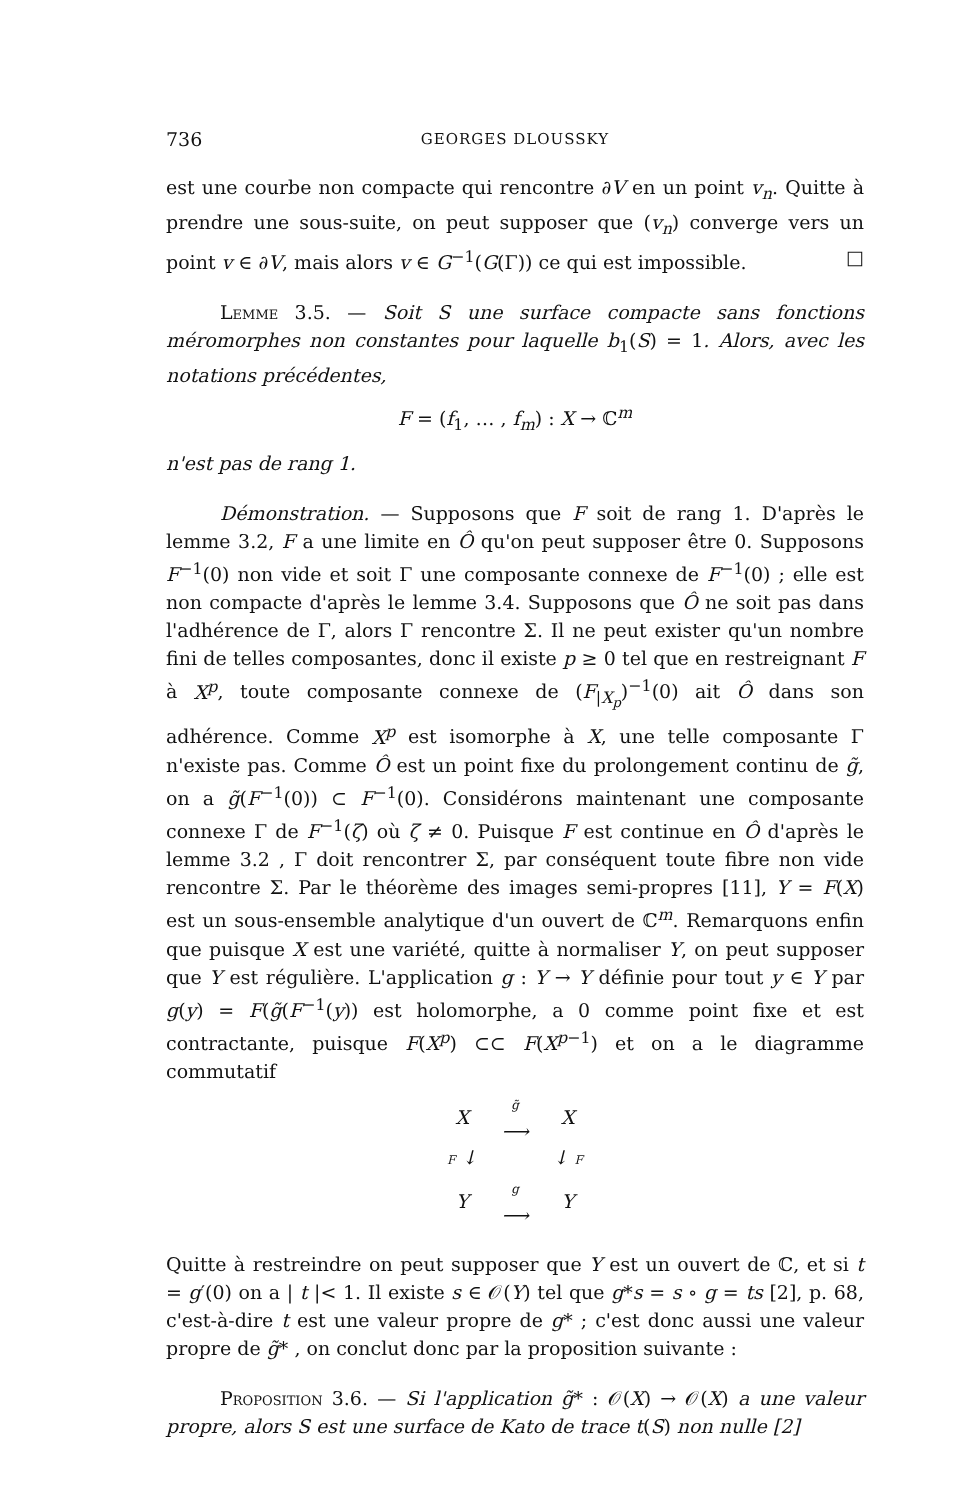736 GEORGES DLOUSSKY
est une courbe non compacte qui rencontre ∂V en un point v<sub>n</sub>. Quitte à prendre une sous-suite, on peut supposer que (v<sub>n</sub>) converge vers un point v ∈ ∂V, mais alors v ∈ G<sup>−1</sup>(G(Γ)) ce qui est impossible. □
Lemme 3.5. — Soit S une surface compacte sans fonctions méromorphes non constantes pour laquelle b<sub>1</sub>(S) = 1. Alors, avec les notations précédentes,
F = (f<sub>1</sub>, … , f<sub>m</sub>) : X → ℂ<sup>m</sup>
n'est pas de rang 1.
Démonstration. — Supposons que F soit de rang 1. D'après le lemme 3.2, F a une limite en Ô qu'on peut supposer être 0. Supposons F<sup>−1</sup>(0) non vide et soit Γ une composante connexe de F<sup>−1</sup>(0) ; elle est non compacte d'après le lemme 3.4. Supposons que Ô ne soit pas dans l'adhérence de Γ, alors Γ rencontre Σ. Il ne peut exister qu'un nombre fini de telles composantes, donc il existe p ≥ 0 tel que en restreignant F à X<sup>p</sup>, toute composante connexe de (F<sub>|X<sub>p</sub></sub>)<sup>−1</sup>(0) ait Ô dans son adhérence. Comme X<sup>p</sup> est isomorphe à X, une telle composante Γ n'existe pas. Comme Ô est un point fixe du prolongement continu de g̃, on a g̃(F<sup>−1</sup>(0)) ⊂ F<sup>−1</sup>(0). Considérons maintenant une composante connexe Γ de F<sup>−1</sup>(ζ) où ζ ≠ 0. Puisque F est continue en Ô d'après le lemme 3.2 , Γ doit rencontrer Σ, par conséquent toute fibre non vide rencontre Σ. Par le théorème des images semi-propres [11], Y = F(X) est un sous-ensemble analytique d'un ouvert de ℂ<sup>m</sup>. Remarquons enfin que puisque X est une variété, quitte à normaliser Y, on peut supposer que Y est régulière. L'application g : Y → Y définie pour tout y ∈ Y par g(y) = F(g̃(F<sup>−1</sup>(y)) est holomorphe, a 0 comme point fixe et est contractante, puisque F(X<sup>p</sup>) ⊂⊂ F(X<sup>p−1</sup>) et on a le diagramme commutatif
| X | g̃ ⟶ | X |
| F ↓ | | ↓ F |
| Y | g ⟶ | Y |
Quitte à restreindre on peut supposer que Y est un ouvert de ℂ, et si t = g′(0) on a | t |< 1. Il existe s ∈ 𝒪(Y) tel que g*s = s ∘ g = ts [2], p. 68, c'est-à-dire t est une valeur propre de g* ; c'est donc aussi une valeur propre de g̃* , on conclut donc par la proposition suivante :
Proposition 3.6. — Si l'application g̃* : 𝒪(X) → 𝒪(X) a une valeur propre, alors S est une surface de Kato de trace t(S) non nulle [2]